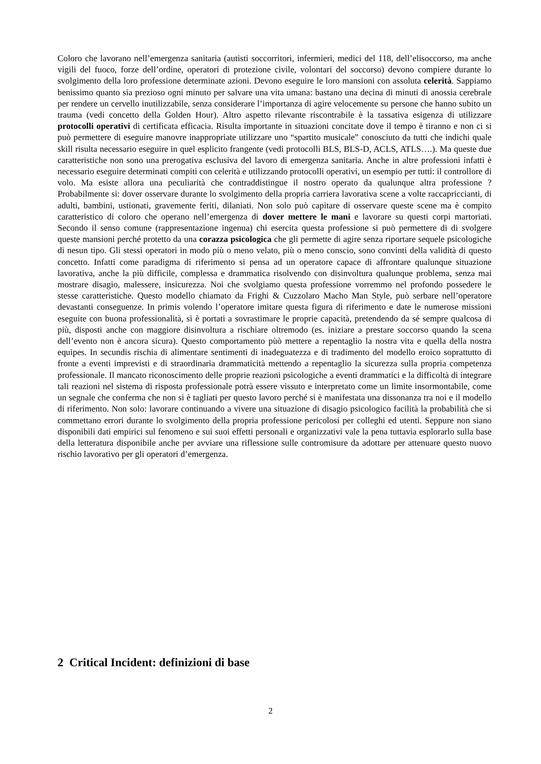Coloro che lavorano nell’emergenza sanitaria (autisti soccorritori, infermieri, medici del 118, dell’elisoccorso, ma anche vigili del fuoco, forze dell’ordine, operatori di protezione civile, volontari del soccorso) devono compiere durante lo svolgimento della loro professione determinate azioni. Devono eseguire le loro mansioni con assoluta celerità. Sappiamo benissimo quanto sia prezioso ogni minuto per salvare una vita umana: bastano una decina di minuti di anossia cerebrale per rendere un cervello inutilizzabile, senza considerare l’importanza di agire velocemente su persone che hanno subito un trauma (vedi concetto della Golden Hour). Altro aspetto rilevante riscontrabile è la tassativa esigenza di utilizzare protocolli operativi di certificata efficacia. Risulta importante in situazioni concitate dove il tempo è tiranno e non ci si può permettere di eseguire manovre inappropriate utilizzare uno “spartito musicale” conosciuto da tutti che indichi quale skill risulta necessario eseguire in quel esplicito frangente (vedi protocolli BLS, BLS-D, ACLS, ATLS….). Ma queste due caratteristiche non sono una prerogativa esclusiva del lavoro di emergenza sanitaria. Anche in altre professioni infatti è necessario eseguire determinati compiti con celerità e utilizzando protocolli operativi, un esempio per tutti: il controllore di volo. Ma esiste allora una peculiarità che contraddistingue il nostro operato da qualunque altra professione ? Probabilmente si: dover osservare durante lo svolgimento della propria carriera lavorativa scene a volte raccapriccianti, di adulti, bambini, ustionati, gravemente feriti, dilaniati. Non solo può capitare di osservare queste scene ma è compito caratteristico di coloro che operano nell’emergenza di dover mettere le mani e lavorare su questi corpi martoriati. Secondo il senso comune (rappresentazione ingenua) chi esercita questa professione si può permettere di di svolgere queste mansioni perché protetto da una corazza psicologica che gli permette di agire senza riportare sequele psicologiche di nesun tipo. Gli stessi operatori in modo più o meno velato, più o meno conscio, sono convinti della validità di questo concetto. Infatti come paradigma di riferimento si pensa ad un operatore capace di affrontare qualunque situazione lavorativa, anche la più difficile, complessa e drammatica risolvendo con disinvoltura qualunque problema, senza mai mostrare disagio, malessere, insicurezza. Noi che svolgiamo questa professione vorremmo nel profondo possedere le stesse caratteristiche. Questo modello chiamato da Frighi & Cuzzolaro Macho Man Style, può serbare nell’operatore devastanti conseguenze. In primis volendo l’operatore imitare questa figura di riferimento e date le numerose missioni eseguite con buona professionalità, si è portati a sovrastimare le proprie capacità, pretendendo da sé sempre qualcosa di più, disposti anche con maggiore disinvoltura a rischiare oltremodo (es. iniziare a prestare soccorso quando la scena dell’evento non è ancora sicura). Questo comportamento pùò mettere a repentaglio la nostra vita e quella della nostra equipes. In secundis rischia di alimentare sentimenti di inadeguatezza e di tradimento del modello eroico soprattutto di fronte a eventi imprevisti e di straordinaria drammaticità mettendo a repentaglio la sicurezza sulla propria competenza professionale. Il mancato riconoscimento delle proprie reazioni psicologiche a eventi drammatici e la difficoltà di integrare tali reazioni nel sistema di risposta professionale potrà essere vissuto e interpretato come un limite insormontabile, come un segnale che conferma che non si è tagliati per questo lavoro perché si è manifestata una dissonanza tra noi e il modello di riferimento. Non solo: lavorare continuando a vivere una situazione di disagio psicologico facilità la probabilità che si commettano errori durante lo svolgimento della propria professione pericolosi per colleghi ed utenti. Seppure non siano disponibili dati empirici sul fenomeno e sui suoi effetti personali e organizzativi vale la pena tuttavia esplorarlo sulla base della letteratura disponibile anche per avviare una riflessione sulle contromisure da adottare per attenuare questo nuovo rischio lavorativo per gli operatori d’emergenza.
2 Critical Incident: definizioni di base
2